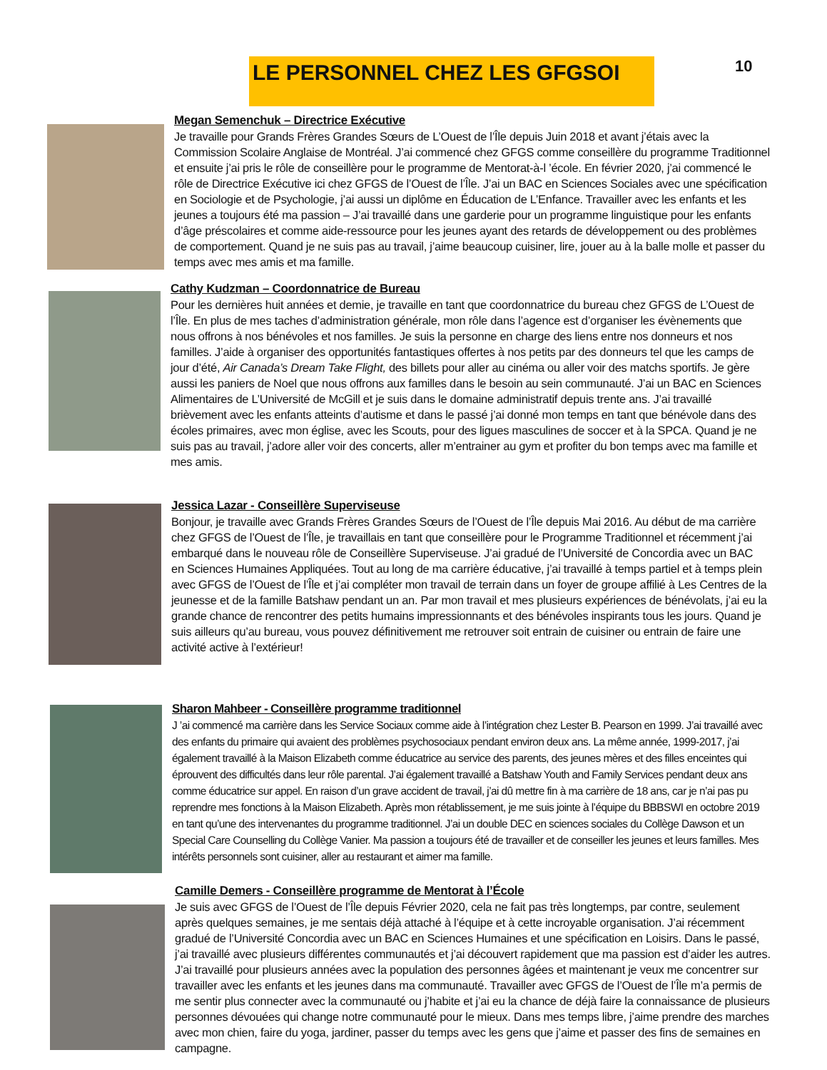LE PERSONNEL CHEZ LES GFGSOI 10
Megan Semenchuk – Directrice Exécutive
Je travaille pour Grands Frères Grandes Sœurs de L’Ouest de l’Île depuis Juin 2018 et avant j’étais avec la Commission Scolaire Anglaise de Montréal. J’ai commencé chez GFGS comme conseillère du programme Traditionnel et ensuite j’ai pris le rôle de conseillère pour le programme de Mentorat-à-l ’école. En février 2020, j’ai commencé le rôle de Directrice Exécutive ici chez GFGS de l’Ouest de l’Île. J’ai un BAC en Sciences Sociales avec une spécification en Sociologie et de Psychologie, j’ai aussi un diplôme en Éducation de L’Enfance. Travailler avec les enfants et les jeunes a toujours été ma passion – J’ai travaillé dans une garderie pour un programme linguistique pour les enfants d’âge préscolaires et comme aide-ressource pour les jeunes ayant des retards de développement ou des problèmes de comportement. Quand je ne suis pas au travail, j’aime beaucoup cuisiner, lire, jouer au à la balle molle et passer du temps avec mes amis et ma famille.
Cathy Kudzman – Coordonnatrice de Bureau
Pour les dernières huit années et demie, je travaille en tant que coordonnatrice du bureau chez GFGS de L’Ouest de l’Île. En plus de mes taches d’administration générale, mon rôle dans l’agence est d’organiser les évènements que nous offrons à nos bénévoles et nos familles. Je suis la personne en charge des liens entre nos donneurs et nos familles. J’aide à organiser des opportunités fantastiques offertes à nos petits par des donneurs tel que les camps de jour d’été, Air Canada’s Dream Take Flight, des billets pour aller au cinéma ou aller voir des matchs sportifs. Je gère aussi les paniers de Noel que nous offrons aux familles dans le besoin au sein communauté. J’ai un BAC en Sciences Alimentaires de L’Université de McGill et je suis dans le domaine administratif depuis trente ans. J’ai travaillé brièvement avec les enfants atteints d’autisme et dans le passé j’ai donné mon temps en tant que bénévole dans des écoles primaires, avec mon église, avec les Scouts, pour des ligues masculines de soccer et à la SPCA. Quand je ne suis pas au travail, j’adore aller voir des concerts, aller m’entrainer au gym et profiter du bon temps avec ma famille et mes amis.
Jessica Lazar - Conseillère Superviseuse
Bonjour, je travaille avec Grands Frères Grandes Sœurs de l’Ouest de l’Île depuis Mai 2016. Au début de ma carrière chez GFGS de l’Ouest de l’Île, je travaillais en tant que conseillère pour le Programme Traditionnel et récemment j’ai embarqué dans le nouveau rôle de Conseillère Superviseuse. J’ai gradué de l’Université de Concordia avec un BAC en Sciences Humaines Appliquées. Tout au long de ma carrière éducative, j’ai travaillé à temps partiel et à temps plein avec GFGS de l’Ouest de l’Île et j’ai compléter mon travail de terrain dans un foyer de groupe affilié à Les Centres de la jeunesse et de la famille Batshaw pendant un an. Par mon travail et mes plusieurs expériences de bénévolats, j’ai eu la grande chance de rencontrer des petits humains impressionnants et des bénévoles inspirants tous les jours. Quand je suis ailleurs qu’au bureau, vous pouvez définitivement me retrouver soit entrain de cuisiner ou entrain de faire une activité active à l’extérieur!
Sharon Mahbeer - Conseillère programme traditionnel
J ’ai commencé ma carrière dans les Service Sociaux comme aide à l’intégration chez Lester B. Pearson en 1999. J’ai travaillé avec des enfants du primaire qui avaient des problèmes psychosociaux pendant environ deux ans. La même année, 1999-2017, j’ai également travaillé à la Maison Elizabeth comme éducatrice au service des parents, des jeunes mères et des filles enceintes qui éprouvent des difficultés dans leur rôle parental. J’ai également travaillé a Batshaw Youth and Family Services pendant deux ans comme éducatrice sur appel. En raison d’un grave accident de travail, j’ai dû mettre fin à ma carrière de 18 ans, car je n’ai pas pu reprendre mes fonctions à la Maison Elizabeth. Après mon rétablissement, je me suis jointe à l’équipe du BBBSWI en octobre 2019 en tant qu’une des intervenantes du programme traditionnel. J’ai un double DEC en sciences sociales du Collège Dawson et un Special Care Counselling du Collège Vanier. Ma passion a toujours été de travailler et de conseiller les jeunes et leurs familles. Mes intérêts personnels sont cuisiner, aller au restaurant et aimer ma famille.
Camille Demers - Conseillère programme de Mentorat à l’École
Je suis avec GFGS de l’Ouest de l’Île depuis Février 2020, cela ne fait pas très longtemps, par contre, seulement après quelques semaines, je me sentais déjà attaché à l’équipe et à cette incroyable organisation. J’ai récemment gradué de l’Université Concordia avec un BAC en Sciences Humaines et une spécification en Loisirs. Dans le passé, j’ai travaillé avec plusieurs différentes communautés et j’ai découvert rapidement que ma passion est d’aider les autres. J’ai travaillé pour plusieurs années avec la population des personnes âgées et maintenant je veux me concentrer sur travailler avec les enfants et les jeunes dans ma communauté. Travailler avec GFGS de l’Ouest de l’Île m’a permis de me sentir plus connecter avec la communauté ou j’habite et j’ai eu la chance de déjà faire la connaissance de plusieurs personnes dévouées qui change notre communauté pour le mieux. Dans mes temps libre, j’aime prendre des marches avec mon chien, faire du yoga, jardiner, passer du temps avec les gens que j’aime et passer des fins de semaines en campagne.